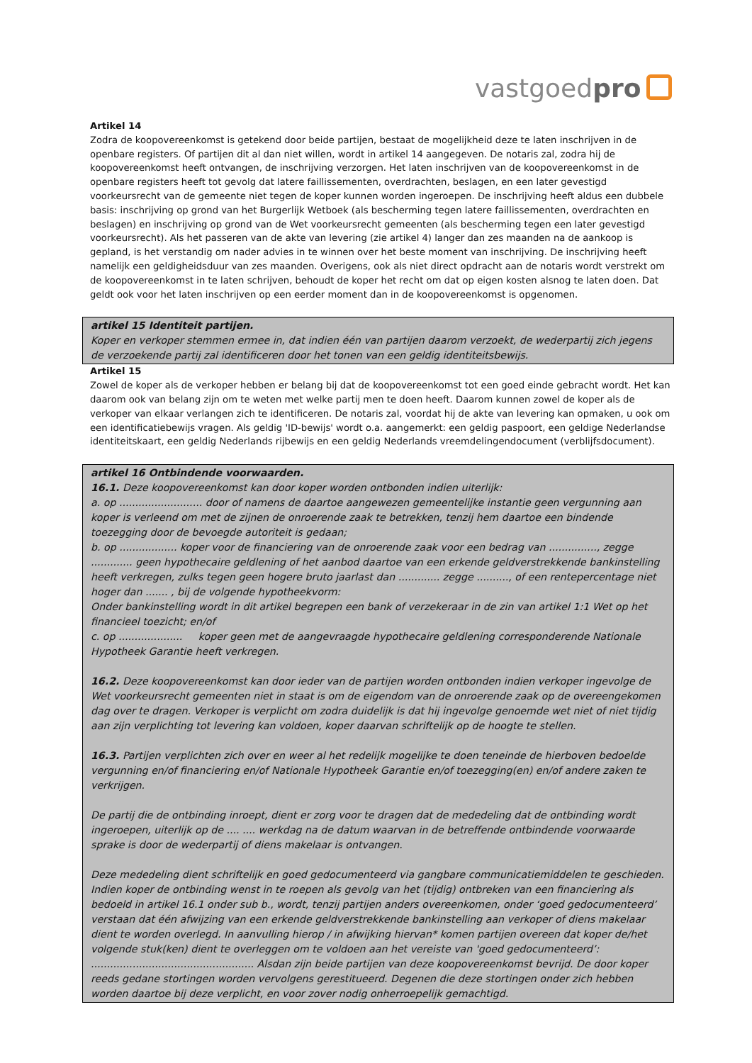vastgoedpro
Artikel 14
Zodra de koopovereenkomst is getekend door beide partijen, bestaat de mogelijkheid deze te laten inschrijven in de openbare registers. Of partijen dit al dan niet willen, wordt in artikel 14 aangegeven. De notaris zal, zodra hij de koopovereenkomst heeft ontvangen, de inschrijving verzorgen. Het laten inschrijven van de koopovereenkomst in de openbare registers heeft tot gevolg dat latere faillissementen, overdrachten, beslagen, en een later gevestigd voorkeursrecht van de gemeente niet tegen de koper kunnen worden ingeroepen. De inschrijving heeft aldus een dubbele basis: inschrijving op grond van het Burgerlijk Wetboek (als bescherming tegen latere faillissementen, overdrachten en beslagen) en inschrijving op grond van de Wet voorkeursrecht gemeenten (als bescherming tegen een later gevestigd voorkeursrecht). Als het passeren van de akte van levering (zie artikel 4) langer dan zes maanden na de aankoop is gepland, is het verstandig om nader advies in te winnen over het beste moment van inschrijving. De inschrijving heeft namelijk een geldigheidsduur van zes maanden. Overigens, ook als niet direct opdracht aan de notaris wordt verstrekt om de koopovereenkomst in te laten schrijven, behoudt de koper het recht om dat op eigen kosten alsnog te laten doen. Dat geldt ook voor het laten inschrijven op een eerder moment dan in de koopovereenkomst is opgenomen.
artikel 15 Identiteit partijen.
Koper en verkoper stemmen ermee in, dat indien één van partijen daarom verzoekt, de wederpartij zich jegens de verzoekende partij zal identificeren door het tonen van een geldig identiteitsbewijs.
Artikel 15
Zowel de koper als de verkoper hebben er belang bij dat de koopovereenkomst tot een goed einde gebracht wordt. Het kan daarom ook van belang zijn om te weten met welke partij men te doen heeft. Daarom kunnen zowel de koper als de verkoper van elkaar verlangen zich te identificeren. De notaris zal, voordat hij de akte van levering kan opmaken, u ook om een identificatiebewijs vragen. Als geldig 'ID-bewijs' wordt o.a. aangemerkt: een geldig paspoort, een geldige Nederlandse identiteitskaart, een geldig Nederlands rijbewijs en een geldig Nederlands vreemdelingendocument (verblijfsdocument).
artikel 16 Ontbindende voorwaarden.
16.1. Deze koopovereenkomst kan door koper worden ontbonden indien uiterlijk:
a. op .......................... door of namens de daartoe aangewezen gemeentelijke instantie geen vergunning aan koper is verleend om met de zijnen de onroerende zaak te betrekken, tenzij hem daartoe een bindende toezegging door de bevoegde autoriteit is gedaan;
b. op .................. koper voor de financiering van de onroerende zaak voor een bedrag van ..............., zegge ............. geen hypothecaire geldlening of het aanbod daartoe van een erkende geldverstrekkende bankinstelling heeft verkregen, zulks tegen geen hogere bruto jaarlast dan ............. zegge .........., of een rentepercentage niet hoger dan ....... , bij de volgende hypotheekvorm:
Onder bankinstelling wordt in dit artikel begrepen een bank of verzekeraar in de zin van artikel 1:1 Wet op het financieel toezicht; en/of
c. op .................... koper geen met de aangevraagde hypothecaire geldlening corresponderende Nationale Hypotheek Garantie heeft verkregen.
16.2. Deze koopovereenkomst kan door ieder van de partijen worden ontbonden indien verkoper ingevolge de Wet voorkeursrecht gemeenten niet in staat is om de eigendom van de onroerende zaak op de overeengekomen dag over te dragen. Verkoper is verplicht om zodra duidelijk is dat hij ingevolge genoemde wet niet of niet tijdig aan zijn verplichting tot levering kan voldoen, koper daarvan schriftelijk op de hoogte te stellen.
16.3. Partijen verplichten zich over en weer al het redelijk mogelijke te doen teneinde de hierboven bedoelde vergunning en/of financiering en/of Nationale Hypotheek Garantie en/of toezegging(en) en/of andere zaken te verkrijgen.
De partij die de ontbinding inroept, dient er zorg voor te dragen dat de mededeling dat de ontbinding wordt ingeroepen, uiterlijk op de .... .... werkdag na de datum waarvan in de betreffende ontbindende voorwaarde sprake is door de wederpartij of diens makelaar is ontvangen.
Deze mededeling dient schriftelijk en goed gedocumenteerd via gangbare communicatiemiddelen te geschieden. Indien koper de ontbinding wenst in te roepen als gevolg van het (tijdig) ontbreken van een financiering als bedoeld in artikel 16.1 onder sub b., wordt, tenzij partijen anders overeenkomen, onder ‘goed gedocumenteerd’ verstaan dat één afwijzing van een erkende geldverstrekkende bankinstelling aan verkoper of diens makelaar dient te worden overlegd. In aanvulling hierop / in afwijking hiervan* komen partijen overeen dat koper de/het volgende stuk(ken) dient te overleggen om te voldoen aan het vereiste van 'goed gedocumenteerd’: ................................................... Alsdan zijn beide partijen van deze koopovereenkomst bevrijd. De door koper reeds gedane stortingen worden vervolgens gerestitueerd. Degenen die deze stortingen onder zich hebben worden daartoe bij deze verplicht, en voor zover nodig onherroepelijk gemachtigd.